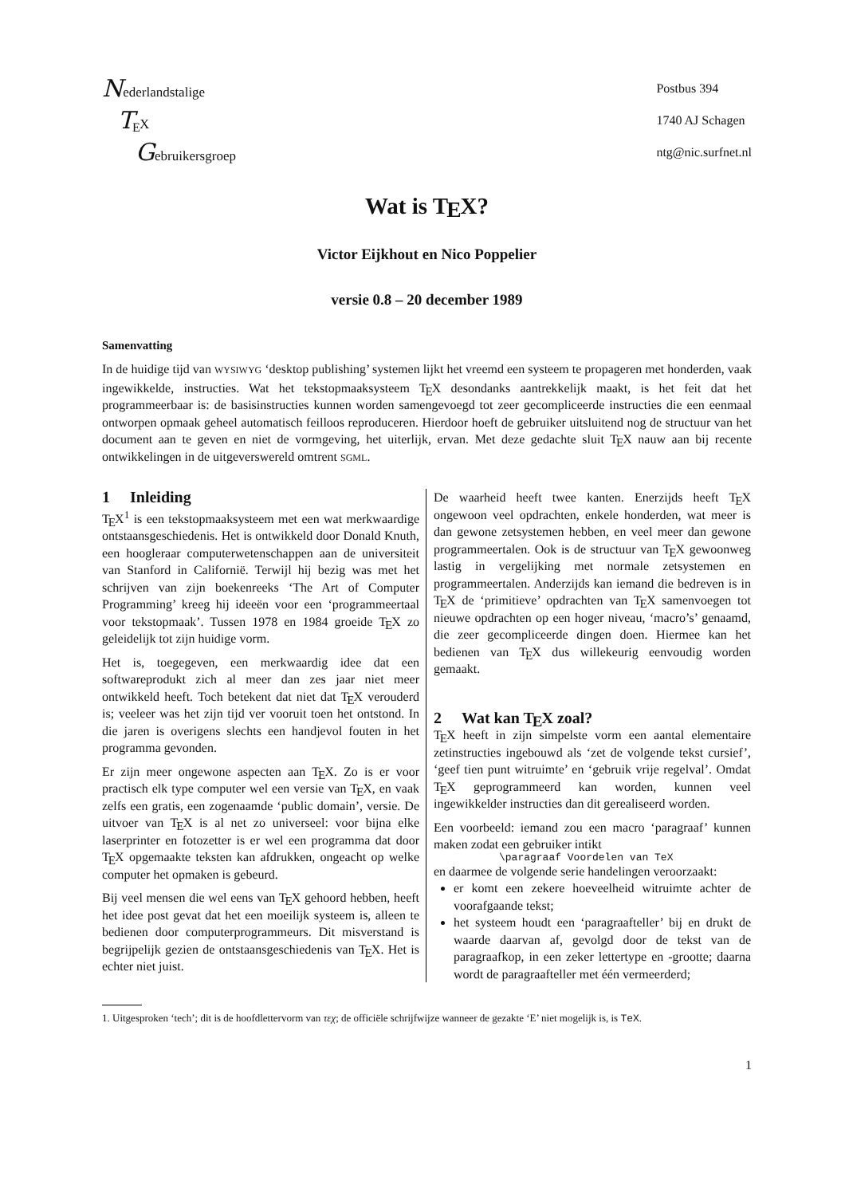Nederlandstalige
TEX
Gebruikersgroep
Postbus 394
1740 AJ Schagen
ntg@nic.surfnet.nl
Wat is TEX?
Victor Eijkhout en Nico Poppelier
versie 0.8 – 20 december 1989
Samenvatting
In de huidige tijd van WYSIWYG ‘desktop publishing’ systemen lijkt het vreemd een systeem te propageren met honderden, vaak ingewikkelde, instructies. Wat het tekstopmaaksysteem TEX desondanks aantrekkelijk maakt, is het feit dat het programmeerbaar is: de basisinstructies kunnen worden samengevoegd tot zeer gecompliceerde instructies die een eenmaal ontworpen opmaak geheel automatisch feilloos reproduceren. Hierdoor hoeft de gebruiker uitsluitend nog de structuur van het document aan te geven en niet de vormgeving, het uiterlijk, ervan. Met deze gedachte sluit TEX nauw aan bij recente ontwikkelingen in de uitgeverswereld omtrent SGML.
1 Inleiding
TEX<sup>1</sup> is een tekstopmaaksysteem met een wat merkwaardige ontstaansgeschiedenis. Het is ontwikkeld door Donald Knuth, een hoogleraar computerwetenschappen aan de universiteit van Stanford in Californië. Terwijl hij bezig was met het schrijven van zijn boekenreeks ‘The Art of Computer Programming’ kreeg hij ideeën voor een ‘programmeertaal voor tekstopmaak’. Tussen 1978 en 1984 groeide TEX zo geleidelijk tot zijn huidige vorm.
Het is, toegegeven, een merkwaardig idee dat een softwareprodukt zich al meer dan zes jaar niet meer ontwikkeld heeft. Toch betekent dat niet dat TEX verouderd is; veeleer was het zijn tijd ver vooruit toen het ontstond. In die jaren is overigens slechts een handjevol fouten in het programma gevonden.
Er zijn meer ongewone aspecten aan TEX. Zo is er voor practisch elk type computer wel een versie van TEX, en vaak zelfs een gratis, een zogenaamde ‘public domain’, versie. De uitvoer van TEX is al net zo universeel: voor bijna elke laserprinter en fotozetter is er wel een programma dat door TEX opgemaakte teksten kan afdrukken, ongeacht op welke computer het opmaken is gebeurd.
Bij veel mensen die wel eens van TEX gehoord hebben, heeft het idee post gevat dat het een moeilijk systeem is, alleen te bedienen door computerprogrammeurs. Dit misverstand is begrijpelijk gezien de ontstaansgeschiedenis van TEX. Het is echter niet juist.
De waarheid heeft twee kanten. Enerzijds heeft TEX ongewoon veel opdrachten, enkele honderden, wat meer is dan gewone zetsystemen hebben, en veel meer dan gewone programmeertalen. Ook is de structuur van TEX gewoonweg lastig in vergelijking met normale zetsystemen en programmeertalen. Anderzijds kan iemand die bedreven is in TEX de ‘primitieve’ opdrachten van TEX samenvoegen tot nieuwe opdrachten op een hoger niveau, ‘macro’s’ genaamd, die zeer gecompliceerde dingen doen. Hiermee kan het bedienen van TEX dus willekeurig eenvoudig worden gemaakt.
2 Wat kan TEX zoal?
TEX heeft in zijn simpelste vorm een aantal elementaire zetinstructies ingebouwd als ‘zet de volgende tekst cursief’, ‘geef tien punt witruimte’ en ‘gebruik vrije regelval’. Omdat TEX geprogrammeerd kan worden, kunnen veel ingewikkelder instructies dan dit gerealiseerd worden.
Een voorbeeld: iemand zou een macro ‘paragraaf’ kunnen maken zodat een gebruiker intikt
\paragraaf Voordelen van TeX
en daarmee de volgende serie handelingen veroorzaakt:
er komt een zekere hoeveelheid witruimte achter de voorafgaande tekst;
het systeem houdt een ‘paragraafteller’ bij en drukt de waarde daarvan af, gevolgd door de tekst van de paragraafkop, in een zeker lettertype en -grootte; daarna wordt de paragraafteller met één vermeerderd;
1. Uitgesproken ‘tech’; dit is de hoofdlettervorm van τεχ; de officiële schrijfwijze wanneer de gezakte ‘E’ niet mogelijk is, is TeX.
1